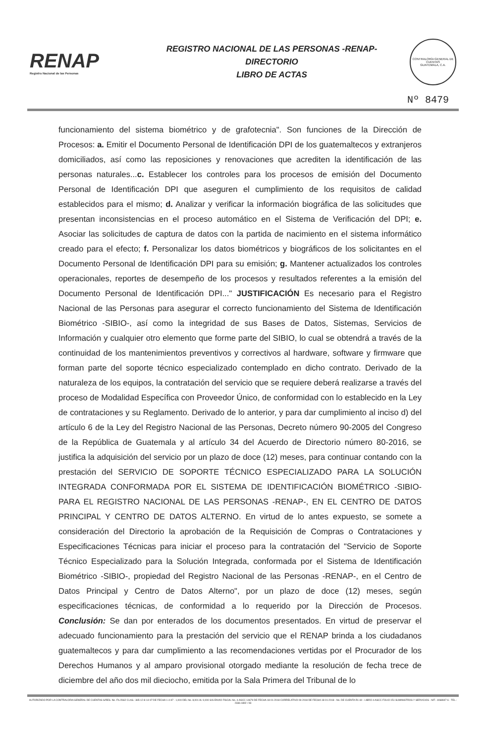RENAP
Registro Nacional de las Personas
REGISTRO NACIONAL DE LAS PERSONAS -RENAP-
DIRECTORIO
LIBRO DE ACTAS
CONTRALORÍA GENERAL DE CUENTAS
GUATEMALA, C.A.
Nº 8479
funcionamiento del sistema biométrico y de grafotecnia". Son funciones de la Dirección de Procesos: a. Emitir el Documento Personal de Identificación DPI de los guatemaltecos y extranjeros domiciliados, así como las reposiciones y renovaciones que acrediten la identificación de las personas naturales...c. Establecer los controles para los procesos de emisión del Documento Personal de Identificación DPI que aseguren el cumplimiento de los requisitos de calidad establecidos para el mismo; d. Analizar y verificar la información biográfica de las solicitudes que presentan inconsistencias en el proceso automático en el Sistema de Verificación del DPI; e. Asociar las solicitudes de captura de datos con la partida de nacimiento en el sistema informático creado para el efecto; f. Personalizar los datos biométricos y biográficos de los solicitantes en el Documento Personal de Identificación DPI para su emisión; g. Mantener actualizados los controles operacionales, reportes de desempeño de los procesos y resultados referentes a la emisión del Documento Personal de Identificación DPI..." JUSTIFICACIÓN Es necesario para el Registro Nacional de las Personas para asegurar el correcto funcionamiento del Sistema de Identificación Biométrico -SIBIO-, así como la integridad de sus Bases de Datos, Sistemas, Servicios de Información y cualquier otro elemento que forme parte del SIBIO, lo cual se obtendrá a través de la continuidad de los mantenimientos preventivos y correctivos al hardware, software y firmware que forman parte del soporte técnico especializado contemplado en dicho contrato. Derivado de la naturaleza de los equipos, la contratación del servicio que se requiere deberá realizarse a través del proceso de Modalidad Específica con Proveedor Único, de conformidad con lo establecido en la Ley de contrataciones y su Reglamento. Derivado de lo anterior, y para dar cumplimiento al inciso d) del artículo 6 de la Ley del Registro Nacional de las Personas, Decreto número 90-2005 del Congreso de la República de Guatemala y al artículo 34 del Acuerdo de Directorio número 80-2016, se justifica la adquisición del servicio por un plazo de doce (12) meses, para continuar contando con la prestación del SERVICIO DE SOPORTE TÉCNICO ESPECIALIZADO PARA LA SOLUCIÓN INTEGRADA CONFORMADA POR EL SISTEMA DE IDENTIFICACIÓN BIOMÉTRICO -SIBIO- PARA EL REGISTRO NACIONAL DE LAS PERSONAS -RENAP-, EN EL CENTRO DE DATOS PRINCIPAL Y CENTRO DE DATOS ALTERNO. En virtud de lo antes expuesto, se somete a consideración del Directorio la aprobación de la Requisición de Compras o Contrataciones y Especificaciones Técnicas para iniciar el proceso para la contratación del "Servicio de Soporte Técnico Especializado para la Solución Integrada, conformada por el Sistema de Identificación Biométrico -SIBIO-, propiedad del Registro Nacional de las Personas -RENAP-, en el Centro de Datos Principal y Centro de Datos Alterno", por un plazo de doce (12) meses, según especificaciones técnicas, de conformidad a lo requerido por la Dirección de Procesos. Conclusión: Se dan por enterados de los documentos presentados. En virtud de preservar el adecuado funcionamiento para la prestación del servicio que el RENAP brinda a los ciudadanos guatemaltecos y para dar cumplimiento a las recomendaciones vertidas por el Procurador de los Derechos Humanos y al amparo provisional otorgado mediante la resolución de fecha trece de diciembre del año dos mil dieciocho, emitida por la Sala Primera del Tribunal de lo
AUTORIZADO POR LA CONTRALORIA GENERAL DE CUENTAS S/RES. No. Fb./2662 CLAS.: 365-12-8-14-97 DE FECHA 1-4-97 - 1,000 DEL No. 8,001 AL 9,000 S/S ENVIO FISCAL No. 4-ASCC 14679 DE FECHA 18-01-2018 CORRELATIVO 09-2018 DE FECHA 18-01-2018 - No. DE CUENTA R1-60 - LIBRO 4-ASCC FOLIO 151 SUMINISTROS Y SERVICIOS - NIT.: 4068947-6 - TEL.: 2336-1892 / 93